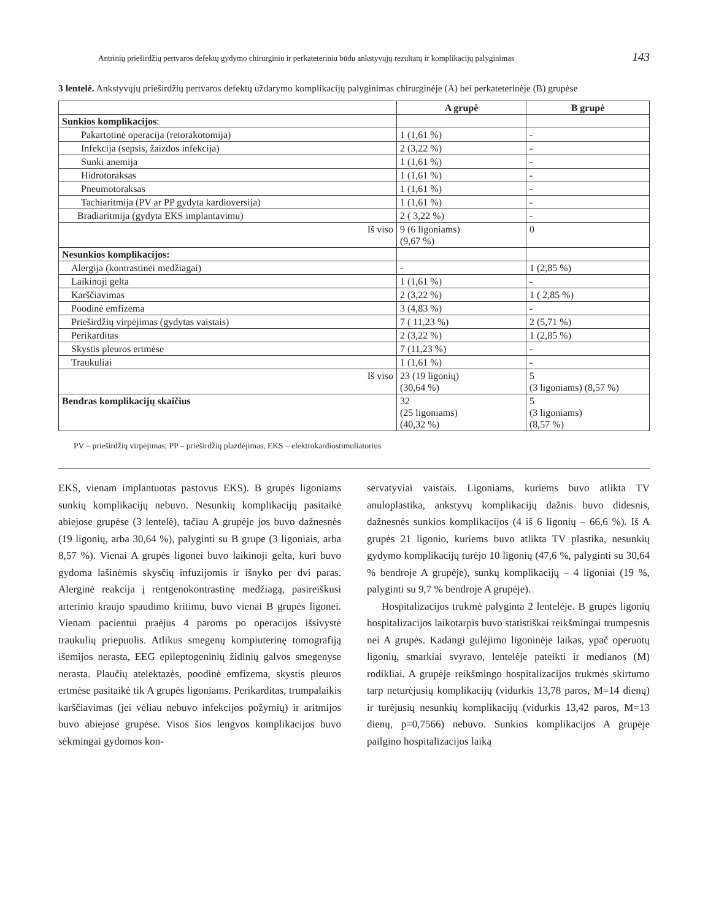Antrinių prieširdžių pertvaros defektų gydymo chirurginiu ir perkateteriniu būdu ankstyvųjų rezultatų ir komplikacijų palyginimas 143
3 lentelė. Ankstyvųjų prieširdžių pertvaros defektų uždarymo komplikacijų palyginimas chirurginėje (A) bei perkateterinėje (B) grupėse
| | A grupė | B grupė |
| --- | --- | --- |
| Sunkios komplikacijos : | | |
| Pakartotinė operacija (retorakotomija) | 1 (1,61 %) | - |
| Infekcija (sepsis, žaizdos infekcija) | 2 (3,22 %) | - |
| Sunki anemija | 1 (1,61 %) | - |
| Hidrotoraksas | 1 (1,61 %) | - |
| Pneumotoraksas | 1 (1,61 %) | - |
| Tachiaritmija (PV ar PP gydyta kardioversija) | 1 (1,61 %) | - |
| Bradiaritmija (gydyta EKS implantavimu) | 2 ( 3,22 %) | - |
| Iš viso | 9 (6 ligoniams) (9,67 %) | 0 |
| Nesunkios komplikacijos: | | |
| Alergija (kontrastinei medžiagai) | - | 1 (2,85 %) |
| Laikinoji gelta | 1 (1,61 %) | - |
| Karščiavimas | 2 (3,22 %) | 1 ( 2,85 %) |
| Poodinė emfizema | 3 (4,83 %) | - |
| Prieširdžių virpėjimas (gydytas vaistais) | 7 ( 11,23 %) | 2 (5,71 %) |
| Perikarditas | 2 (3,22 %) | 1 (2,85 %) |
| Skystis pleuros ertmėse | 7 (11,23 %) | - |
| Traukuliai | 1 (1,61 %) | - |
| Iš viso | 23 (19 ligonių) (30,64 %) | 5 (3 ligoniams) (8,57 %) |
| Bendras komplikacijų skaičius | 32 (25 ligoniams) (40,32 %) | 5 (3 ligoniams) (8,57 %) |
PV – prieširdžių virpėjimas; PP – prieširdžių plazdėjimas, EKS – elektrokardiostimuliatorius
EKS, vienam implantuotas pastovus EKS). B grupės ligoniams sunkių komplikacijų nebuvo. Nesunkių komplikacijų pasitaikė abiejose grupėse (3 lentelė), tačiau A grupėje jos buvo dažnesnės (19 ligonių, arba 30,64 %), palyginti su B grupe (3 ligoniais, arba 8,57 %). Vienai A grupės ligonei buvo laikinoji gelta, kuri buvo gydoma lašinėmis skysčių infuzijomis ir išnyko per dvi paras. Alerginė reakcija į rentgenokontrastinę medžiagą, pasireiškusi arterinio kraujo spaudimo kritimu, buvo vienai B grupės ligonei. Vienam pacientui praėjus 4 paroms po operacijos išsivystė traukulių priepuolis. Atlikus smegenų kompiuterinę tomografiją išemijos nerasta, EEG epileptogeninių židinių galvos smegenyse nerasta. Plaučių atelektazės, poodinė emfizema, skystis pleuros ertmėse pasitaikė tik A grupės ligoniams. Perikarditas, trumpalaikis karščiavimas (jei vėliau nebuvo infekcijos požymių) ir aritmijos buvo abiejose grupėse. Visos šios lengvos komplikacijos buvo sėkmingai gydomos kon-
servatyviai vaistais. Ligoniams, kuriems buvo atlikta TV anuloplastika, ankstyvų komplikacijų dažnis buvo didesnis, dažnesnės sunkios komplikacijos (4 iš 6 ligonių – 66,6 %). Iš A grupės 21 ligonio, kuriems buvo atlikta TV plastika, nesunkių gydymo komplikacijų turėjo 10 ligonių (47,6 %, palyginti su 30,64 % bendroje A grupėje), sunkų komplikacijų – 4 ligoniai (19 %, palyginti su 9,7 % bendroje A grupėje).
Hospitalizacijos trukmė palyginta 2 lentelėje. B grupės ligonių hospitalizacijos laikotarpis buvo statistiškai reikšmingai trumpesnis nei A grupės. Kadangi gulėjimo ligoninėje laikas, ypač operuotų ligonių, smarkiai svyravo, lentelėje pateikti ir medianos (M) rodikliai. A grupėje reikšmingo hospitalizacijos trukmės skirtumo tarp neturėjusių komplikacijų (vidurkis 13,78 paros, M=14 dienų) ir turėjusių nesunkių komplikacijų (vidurkis 13,42 paros, M=13 dienų, p=0,7566) nebuvo. Sunkios komplikacijos A grupėje pailgino hospitalizacijos laiką